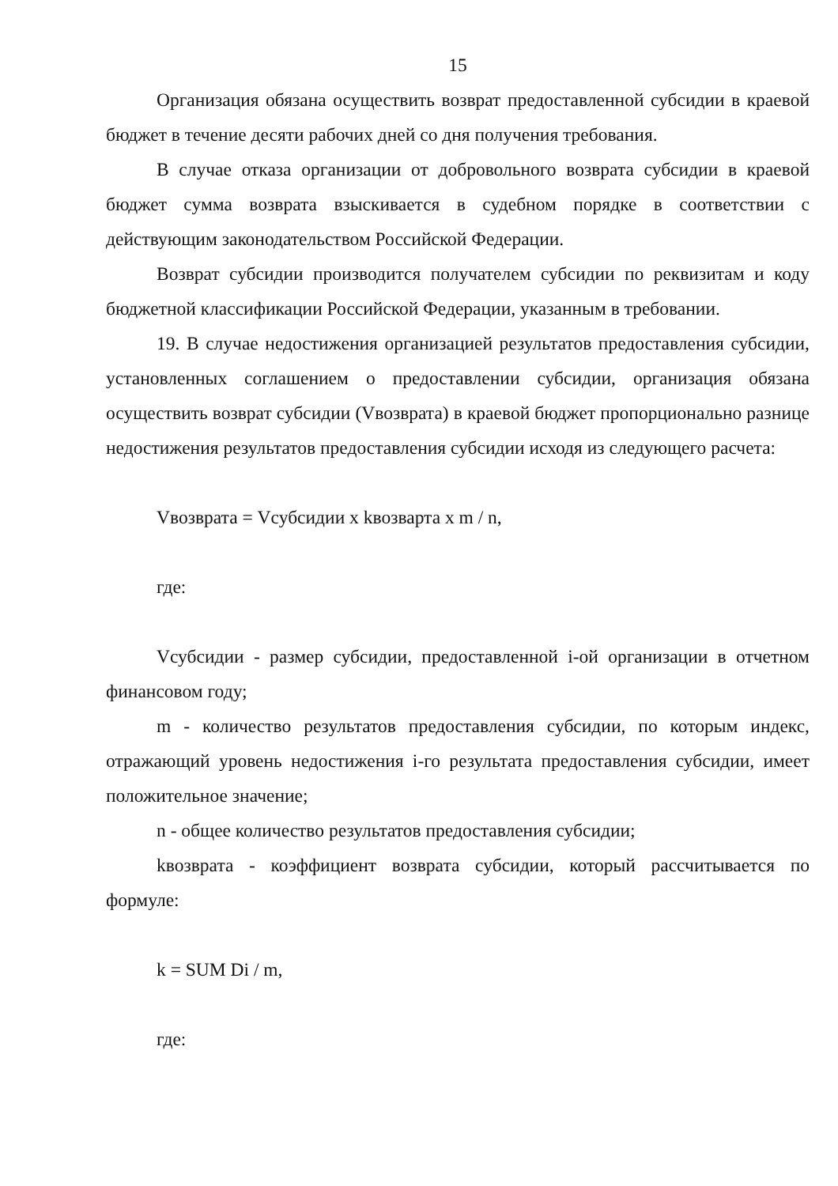15
Организация обязана осуществить возврат предоставленной субсидии в краевой бюджет в течение десяти рабочих дней со дня получения требования.
В случае отказа организации от добровольного возврата субсидии в краевой бюджет сумма возврата взыскивается в судебном порядке в соответствии с действующим законодательством Российской Федерации.
Возврат субсидии производится получателем субсидии по реквизитам и коду бюджетной классификации Российской Федерации, указанным в требовании.
19. В случае недостижения организацией результатов предоставления субсидии, установленных соглашением о предоставлении субсидии, организация обязана осуществить возврат субсидии (Vвозврата) в краевой бюджет пропорционально разнице недостижения результатов предоставления субсидии исходя из следующего расчета:
Vвозврата = Vсубсидии x kвозварта x m / n,
где:
Vсубсидии - размер субсидии, предоставленной i-ой организации в отчетном финансовом году;
m - количество результатов предоставления субсидии, по которым индекс, отражающий уровень недостижения i-го результата предоставления субсидии, имеет положительное значение;
n - общее количество результатов предоставления субсидии;
kвозврата - коэффициент возврата субсидии, который рассчитывается по формуле:
k = SUM Di / m,
где: